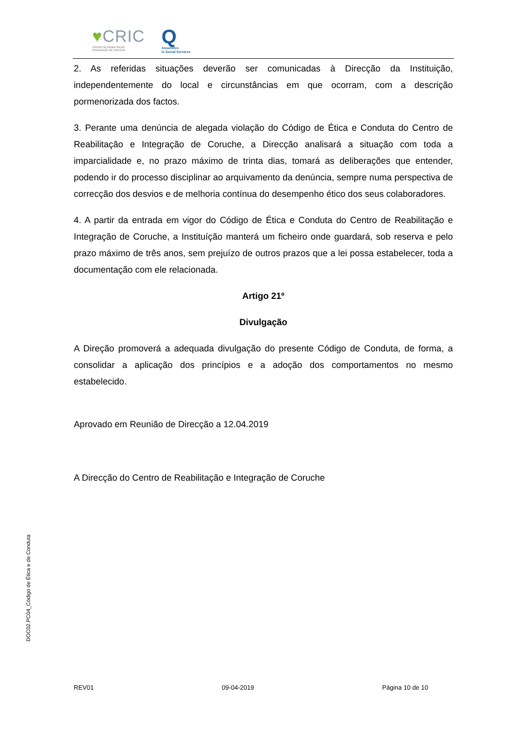♥CRIC
CENTRO DE REABILITAÇÃO
INTEGRAÇÃO DE CORUCHE
Q
Assurance
in Social Services
2. As referidas situações deverão ser comunicadas à Direcção da Instituição, independentemente do local e circunstâncias em que ocorram, com a descrição pormenorizada dos factos.
3. Perante uma denúncia de alegada violação do Código de Ética e Conduta do Centro de Reabilitação e Integração de Coruche, a Direcção analisará a situação com toda a imparcialidade e, no prazo máximo de trinta dias, tomará as deliberações que entender, podendo ir do processo disciplinar ao arquivamento da denúncia, sempre numa perspectiva de correcção dos desvios e de melhoria contínua do desempenho ético dos seus colaboradores.
4. A partir da entrada em vigor do Código de Ética e Conduta do Centro de Reabilitação e Integração de Coruche, a Instituíção manterá um ficheiro onde guardará, sob reserva e pelo prazo máximo de três anos, sem prejuízo de outros prazos que a lei possa estabelecer, toda a documentação com ele relacionada.
Artigo 21º
Divulgação
A Direção promoverá a adequada divulgação do presente Código de Conduta, de forma, a consolidar a aplicação dos princípios e a adoção dos comportamentos no mesmo estabelecido.
Aprovado em Reunião de Direcção a 12.04.2019
A Direcção do Centro de Reabilitação e Integração de Coruche
DOC02.PC04_Código de Ética e de Conduta
REV01 09-04-2019 Página 10 de 10